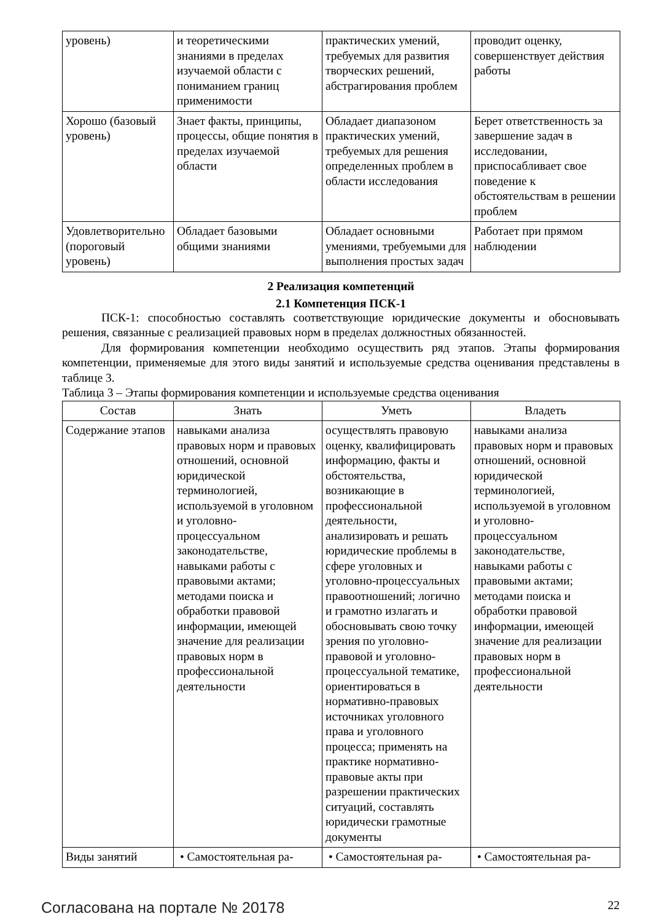| уровень) | и теоретическими знаниями в пределах изучаемой области с пониманием границ применимости | практических умений, требуемых для развития творческих решений, абстрагирования проблем | проводит оценку, совершенствует действия работы |
| Хорошо (базовый уровень) | Знает факты, принципы, процессы, общие понятия в пределах изучаемой области | Обладает диапазоном практических умений, требуемых для решения определенных проблем в области исследования | Берет ответственность за завершение задач в исследовании, приспосабливает свое поведение к обстоятельствам в решении проблем |
| Удовлетворительно (пороговый уровень) | Обладает базовыми общими знаниями | Обладает основными умениями, требуемыми для выполнения простых задач | Работает при прямом наблюдении |
2 Реализация компетенций
2.1 Компетенция ПСК-1
ПСК-1: способностью составлять соответствующие юридические документы и обосновывать решения, связанные с реализацией правовых норм в пределах должностных обязанностей.
Для формирования компетенции необходимо осуществить ряд этапов. Этапы формирования компетенции, применяемые для этого виды занятий и используемые средства оценивания представлены в таблице 3.
Таблица 3 – Этапы формирования компетенции и используемые средства оценивания
| Состав | Знать | Уметь | Владеть |
| --- | --- | --- | --- |
| Содержание этапов | навыками анализа правовых норм и правовых отношений, основной юридической терминологией, используемой в уголовном и уголовно-процессуальном законодательстве, навыками работы с правовыми актами; методами поиска и обработки правовой информации, имеющей значение для реализации правовых норм в профессиональной деятельности | осуществлять правовую оценку, квалифицировать информацию, факты и обстоятельства, возникающие в профессиональной деятельности, анализировать и решать юридические проблемы в сфере уголовных и уголовно-процессуальных правоотношений; логично и грамотно излагать и обосновывать свою точку зрения по уголовно-правовой и уголовно-процессуальной тематике, ориентироваться в нормативно-правовых источниках уголовного права и уголовного процесса; применять на практике нормативно-правовые акты при разрешении практических ситуаций, составлять юридически грамотные документы | навыками анализа правовых норм и правовых отношений, основной юридической терминологией, используемой в уголовном и уголовно-процессуальном законодательстве, навыками работы с правовыми актами; методами поиска и обработки правовой информации, имеющей значение для реализации правовых норм в профессиональной деятельности |
| Виды занятий | • Самостоятельная ра- | • Самостоятельная ра- | • Самостоятельная ра- |
Согласована на портале № 20178 22